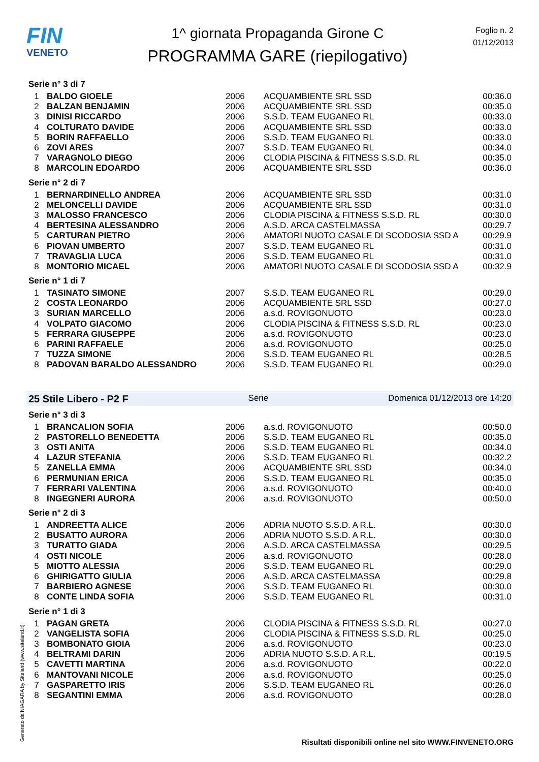FIN
VENETO
1^ giornata Propaganda Girone C
PROGRAMMA GARE (riepilogativo)
Foglio n. 2
01/12/2013
Serie n° 3 di 7
| 1 | BALDO GIOELE | 2006 | ACQUAMBIENTE SRL SSD | 00:36.0 |
| 2 | BALZAN BENJAMIN | 2006 | ACQUAMBIENTE SRL SSD | 00:35.0 |
| 3 | DINISI RICCARDO | 2006 | S.S.D. TEAM EUGANEO RL | 00:33.0 |
| 4 | COLTURATO DAVIDE | 2006 | ACQUAMBIENTE SRL SSD | 00:33.0 |
| 5 | BORIN RAFFAELLO | 2006 | S.S.D. TEAM EUGANEO RL | 00:33.0 |
| 6 | ZOVI ARES | 2007 | S.S.D. TEAM EUGANEO RL | 00:34.0 |
| 7 | VARAGNOLO DIEGO | 2006 | CLODIA PISCINA & FITNESS S.S.D. RL | 00:35.0 |
| 8 | MARCOLIN EDOARDO | 2006 | ACQUAMBIENTE SRL SSD | 00:36.0 |
Serie n° 2 di 7
| 1 | BERNARDINELLO ANDREA | 2006 | ACQUAMBIENTE SRL SSD | 00:31.0 |
| 2 | MELONCELLI DAVIDE | 2006 | ACQUAMBIENTE SRL SSD | 00:31.0 |
| 3 | MALOSSO FRANCESCO | 2006 | CLODIA PISCINA & FITNESS S.S.D. RL | 00:30.0 |
| 4 | BERTESINA ALESSANDRO | 2006 | A.S.D. ARCA CASTELMASSA | 00:29.7 |
| 5 | CARTURAN PIETRO | 2006 | AMATORI NUOTO CASALE DI SCODOSIA SSD A | 00:29.9 |
| 6 | PIOVAN UMBERTO | 2007 | S.S.D. TEAM EUGANEO RL | 00:31.0 |
| 7 | TRAVAGLIA LUCA | 2006 | S.S.D. TEAM EUGANEO RL | 00:31.0 |
| 8 | MONTORIO MICAEL | 2006 | AMATORI NUOTO CASALE DI SCODOSIA SSD A | 00:32.9 |
Serie n° 1 di 7
| 1 | TASINATO SIMONE | 2007 | S.S.D. TEAM EUGANEO RL | 00:29.0 |
| 2 | COSTA LEONARDO | 2006 | ACQUAMBIENTE SRL SSD | 00:27.0 |
| 3 | SURIAN MARCELLO | 2006 | a.s.d. ROVIGONUOTO | 00:23.0 |
| 4 | VOLPATO GIACOMO | 2006 | CLODIA PISCINA & FITNESS S.S.D. RL | 00:23.0 |
| 5 | FERRARA GIUSEPPE | 2006 | a.s.d. ROVIGONUOTO | 00:23.0 |
| 6 | PARINI RAFFAELE | 2006 | a.s.d. ROVIGONUOTO | 00:25.0 |
| 7 | TUZZA SIMONE | 2006 | S.S.D. TEAM EUGANEO RL | 00:28.5 |
| 8 | PADOVAN BARALDO ALESSANDRO | 2006 | S.S.D. TEAM EUGANEO RL | 00:29.0 |
25 Stile Libero - P2 F Serie Domenica 01/12/2013 ore 14:20
Serie n° 3 di 3
| 1 | BRANCALION SOFIA | 2006 | a.s.d. ROVIGONUOTO | 00:50.0 |
| 2 | PASTORELLO BENEDETTA | 2006 | S.S.D. TEAM EUGANEO RL | 00:35.0 |
| 3 | OSTI ANITA | 2006 | S.S.D. TEAM EUGANEO RL | 00:34.0 |
| 4 | LAZUR STEFANIA | 2006 | S.S.D. TEAM EUGANEO RL | 00:32.2 |
| 5 | ZANELLA EMMA | 2006 | ACQUAMBIENTE SRL SSD | 00:34.0 |
| 6 | PERMUNIAN ERICA | 2006 | S.S.D. TEAM EUGANEO RL | 00:35.0 |
| 7 | FERRARI VALENTINA | 2006 | a.s.d. ROVIGONUOTO | 00:40.0 |
| 8 | INGEGNERI AURORA | 2006 | a.s.d. ROVIGONUOTO | 00:50.0 |
Serie n° 2 di 3
| 1 | ANDREETTA ALICE | 2006 | ADRIA NUOTO S.S.D. A R.L. | 00:30.0 |
| 2 | BUSATTO AURORA | 2006 | ADRIA NUOTO S.S.D. A R.L. | 00:30.0 |
| 3 | TURATTO GIADA | 2006 | A.S.D. ARCA CASTELMASSA | 00:29.5 |
| 4 | OSTI NICOLE | 2006 | a.s.d. ROVIGONUOTO | 00:28.0 |
| 5 | MIOTTO ALESSIA | 2006 | S.S.D. TEAM EUGANEO RL | 00:29.0 |
| 6 | GHIRIGATTO GIULIA | 2006 | A.S.D. ARCA CASTELMASSA | 00:29.8 |
| 7 | BARBIERO AGNESE | 2006 | S.S.D. TEAM EUGANEO RL | 00:30.0 |
| 8 | CONTE LINDA SOFIA | 2006 | S.S.D. TEAM EUGANEO RL | 00:31.0 |
Serie n° 1 di 3
| 1 | PAGAN GRETA | 2006 | CLODIA PISCINA & FITNESS S.S.D. RL | 00:27.0 |
| 2 | VANGELISTA SOFIA | 2006 | CLODIA PISCINA & FITNESS S.S.D. RL | 00:25.0 |
| 3 | BOMBONATO GIOIA | 2006 | a.s.d. ROVIGONUOTO | 00:23.0 |
| 4 | BELTRAMI DARIN | 2006 | ADRIA NUOTO S.S.D. A R.L. | 00:19.5 |
| 5 | CAVETTI MARTINA | 2006 | a.s.d. ROVIGONUOTO | 00:22.0 |
| 6 | MANTOVANI NICOLE | 2006 | a.s.d. ROVIGONUOTO | 00:25.0 |
| 7 | GASPARETTO IRIS | 2006 | S.S.D. TEAM EUGANEO RL | 00:26.0 |
| 8 | SEGANTINI EMMA | 2006 | a.s.d. ROVIGONUOTO | 00:28.0 |
Generato da NIAGARA by Siteland (www.siteland.it)
Risultati disponibili online nel sito WWW.FINVENETO.ORG